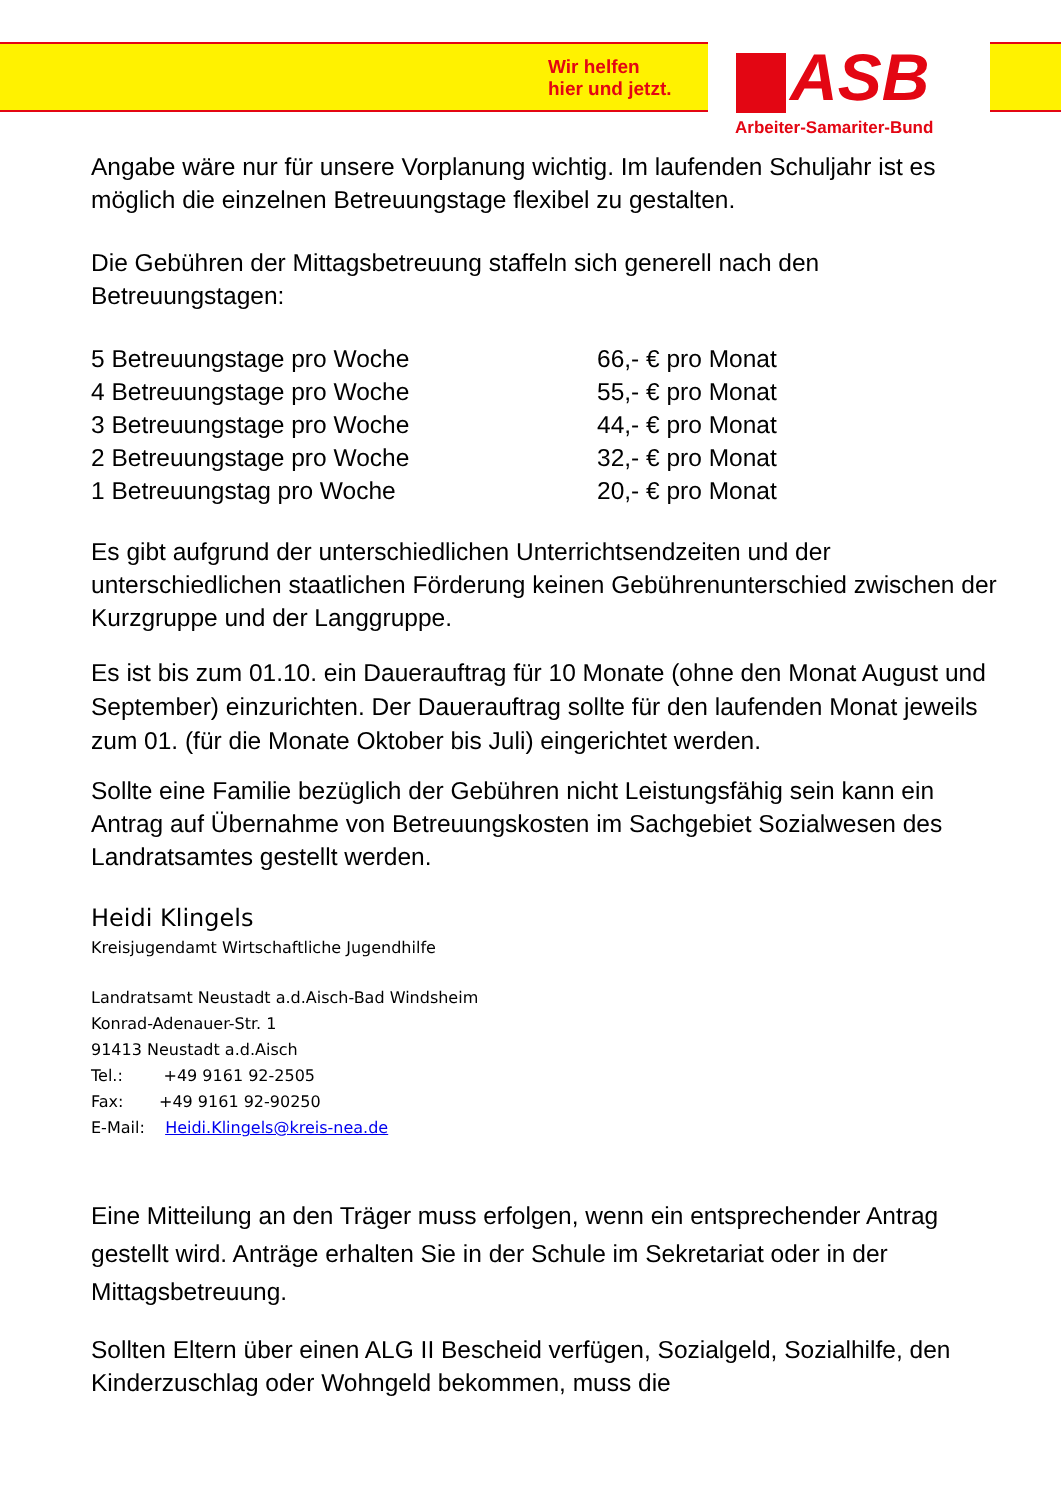Wir helfen
hier und jetzt.
ASB
Arbeiter-Samariter-Bund
Angabe wäre nur für unsere Vorplanung wichtig. Im laufenden Schuljahr ist es möglich die einzelnen Betreuungstage flexibel zu gestalten.
Die Gebühren der Mittagsbetreuung staffeln sich generell nach den Betreuungstagen:
| 5 Betreuungstage pro Woche | 66,- € pro Monat |
| 4 Betreuungstage pro Woche | 55,- € pro Monat |
| 3 Betreuungstage pro Woche | 44,- € pro Monat |
| 2 Betreuungstage pro Woche | 32,- € pro Monat |
| 1 Betreuungstag pro Woche | 20,- € pro Monat |
Es gibt aufgrund der unterschiedlichen Unterrichtsendzeiten und der unterschiedlichen staatlichen Förderung keinen Gebührenunterschied zwischen der Kurzgruppe und der Langgruppe.
Es ist bis zum 01.10. ein Dauerauftrag für 10 Monate (ohne den Monat August und September) einzurichten. Der Dauerauftrag sollte für den laufenden Monat jeweils zum 01. (für die Monate Oktober bis Juli) eingerichtet werden.
Sollte eine Familie bezüglich der Gebühren nicht Leistungsfähig sein kann ein Antrag auf Übernahme von Betreuungskosten im Sachgebiet Sozialwesen des Landratsamtes gestellt werden.
Heidi Klingels
Kreisjugendamt Wirtschaftliche Jugendhilfe
Landratsamt Neustadt a.d.Aisch-Bad Windsheim
Konrad-Adenauer-Str. 1
91413 Neustadt a.d.Aisch
Tel.: +49 9161 92-2505
Fax: +49 9161 92-90250
E-Mail: Heidi.Klingels@kreis-nea.de
Eine Mitteilung an den Träger muss erfolgen, wenn ein entsprechender Antrag gestellt wird. Anträge erhalten Sie in der Schule im Sekretariat oder in der Mittagsbetreuung.
Sollten Eltern über einen ALG II Bescheid verfügen, Sozialgeld, Sozialhilfe, den Kinderzuschlag oder Wohngeld bekommen, muss die